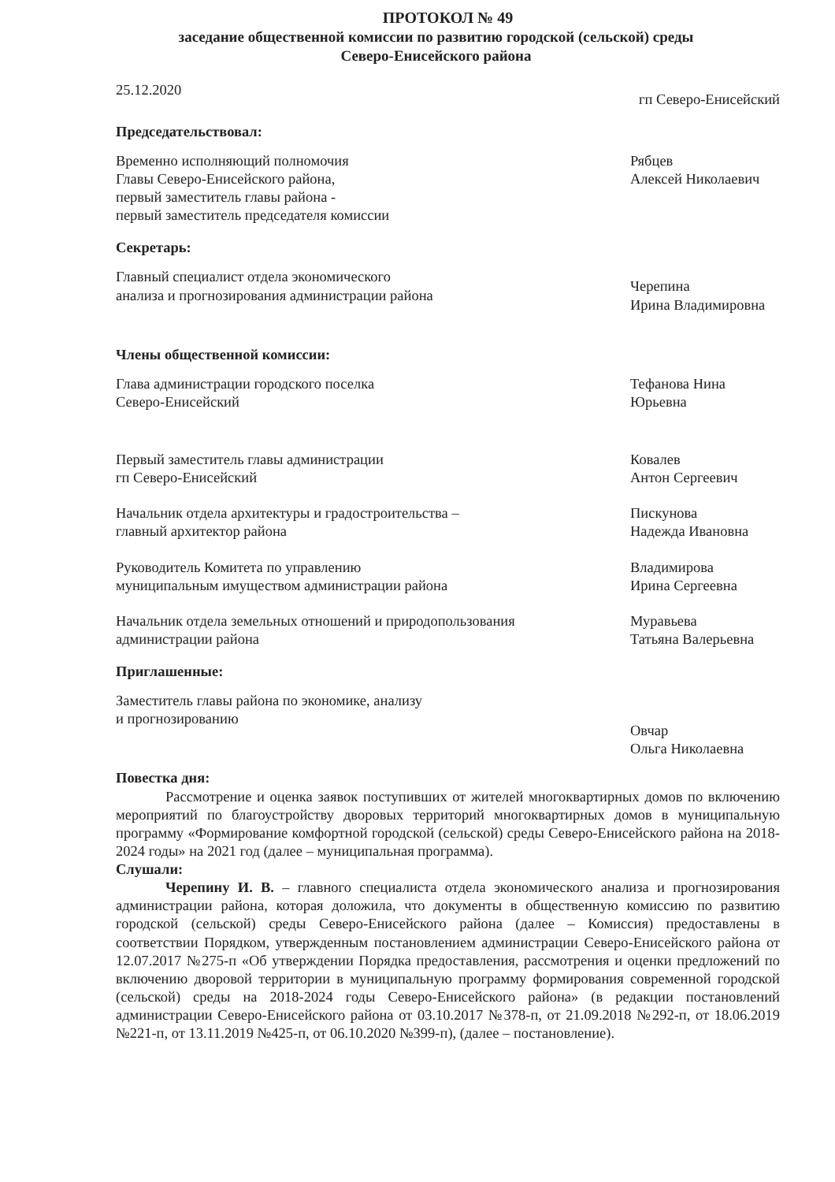ПРОТОКОЛ № 49
заседание общественной комиссии по развитию городской (сельской) среды
Северо-Енисейского района
25.12.2020
гп Северо-Енисейский
Председательствовал:
Временно исполняющий полномочия
Главы Северо-Енисейского района,
первый заместитель главы района -
первый заместитель председателя комиссии
Рябцев
Алексей Николаевич
Секретарь:
Главный специалист отдела экономического
анализа и прогнозирования администрации района
Черепина
Ирина Владимировна
Члены общественной комиссии:
Глава администрации городского поселка
Северо-Енисейский
Тефанова Нина
Юрьевна
Первый заместитель главы администрации
гп Северо-Енисейский
Ковалев
Антон Сергеевич
Начальник отдела архитектуры и градостроительства –
главный архитектор района
Пискунова
Надежда Ивановна
Руководитель Комитета по управлению
муниципальным имуществом администрации района
Владимирова
Ирина Сергеевна
Начальник отдела земельных отношений и природопользования
администрации района
Муравьева
Татьяна Валерьевна
Приглашенные:
Заместитель главы района по экономике, анализу
и прогнозированию
Овчар
Ольга Николаевна
Повестка дня:
Рассмотрение и оценка заявок поступивших от жителей многоквартирных домов по включению мероприятий по благоустройству дворовых территорий многоквартирных домов в муниципальную программу «Формирование комфортной городской (сельской) среды Северо-Енисейского района на 2018-2024 годы» на 2021 год (далее – муниципальная программа).
Слушали:
Черепину И. В. – главного специалиста отдела экономического анализа и прогнозирования администрации района, которая доложила, что документы в общественную комиссию по развитию городской (сельской) среды Северо-Енисейского района (далее – Комиссия) предоставлены в соответствии Порядком, утвержденным постановлением администрации Северо-Енисейского района от 12.07.2017 №275-п «Об утверждении Порядка предоставления, рассмотрения и оценки предложений по включению дворовой территории в муниципальную программу формирования современной городской (сельской) среды на 2018-2024 годы Северо-Енисейского района» (в редакции постановлений администрации Северо-Енисейского района от 03.10.2017 №378-п, от 21.09.2018 №292-п, от 18.06.2019 №221-п, от 13.11.2019 №425-п, от 06.10.2020 №399-п), (далее – постановление).